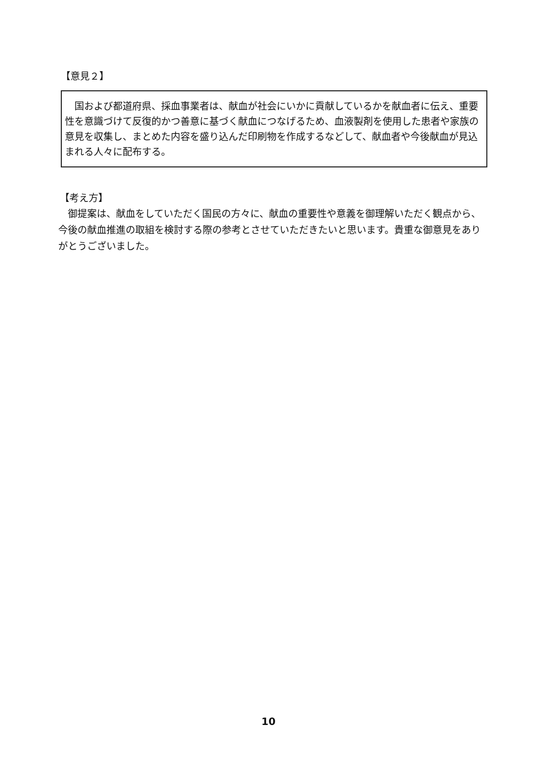【意見２】
　国および都道府県、採血事業者は、献血が社会にいかに貢献しているかを献血者に伝え、重要性を意識づけて反復的かつ善意に基づく献血につなげるため、血液製剤を使用した患者や家族の意見を収集し、まとめた内容を盛り込んだ印刷物を作成するなどして、献血者や今後献血が見込まれる人々に配布する。
【考え方】
　御提案は、献血をしていただく国民の方々に、献血の重要性や意義を御理解いただく観点から、今後の献血推進の取組を検討する際の参考とさせていただきたいと思います。貴重な御意見をありがとうございました。
10